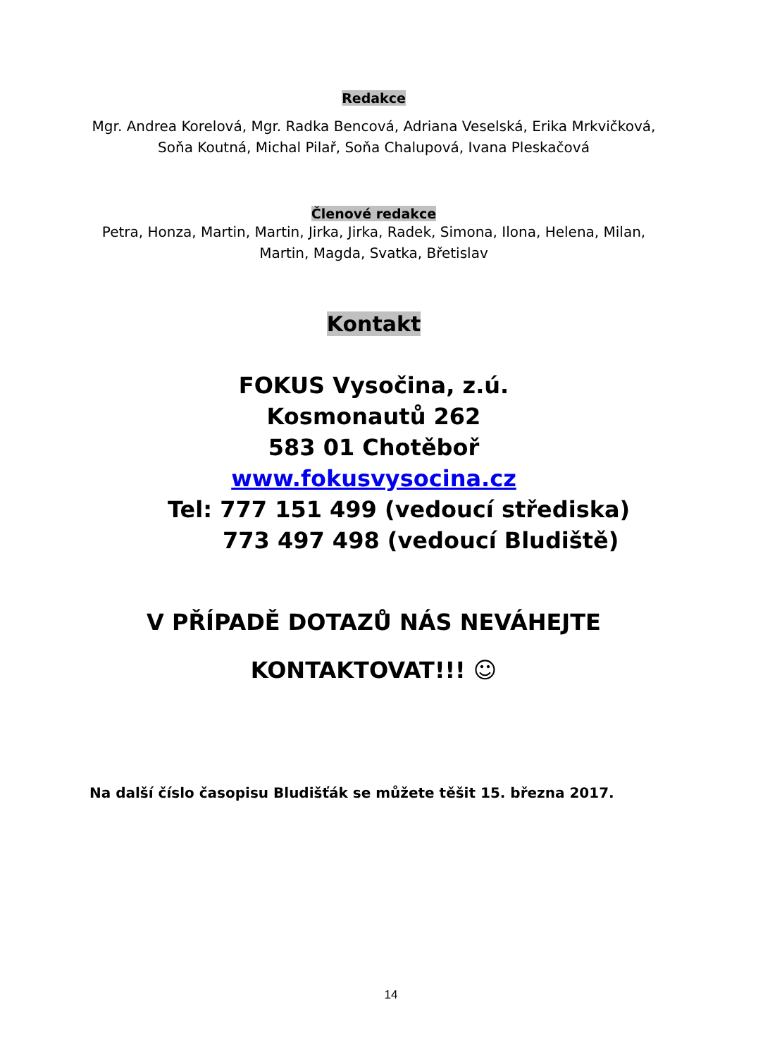Redakce
Mgr. Andrea Korelová, Mgr. Radka Bencová, Adriana Veselská, Erika Mrkvičková,
Soňa Koutná, Michal Pilař, Soňa Chalupová, Ivana Pleskačová
Členové redakce
Petra, Honza, Martin, Martin, Jirka, Jirka, Radek, Simona, Ilona, Helena, Milan,
Martin, Magda, Svatka, Břetislav
Kontakt
FOKUS Vysočina, z.ú.
Kosmonautů 262
583 01 Chotěboř
www.fokusvysocina.cz
Tel: 777 151 499 (vedoucí střediska)
773 497 498 (vedoucí Bludiště)
V PŘÍPADĚ DOTAZŮ NÁS NEVÁHEJTE
KONTAKTOVAT!!! ☺
Na další číslo časopisu Bludišťák se můžete těšit 15. března 2017.
14